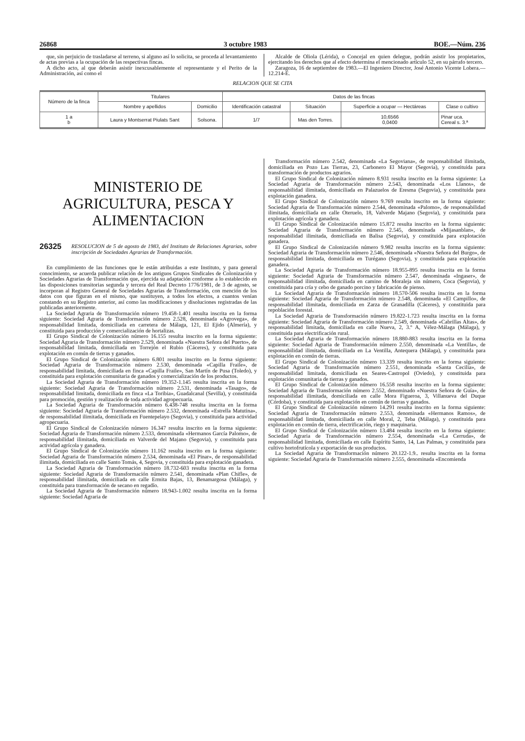26868 3 octubre 1983 BOE.—Núm. 236
que, sin perjuicio de trasladarse al terreno, si alguno así lo solicita, se proceda al levantamiento de actas previas a la ocupación de las respectivas fincas.
A dicho acto, al que deberán asistir inexcusablemente el representante y el Perito de la Administración, así como el
Alcalde de Oliola (Lérida), o Concejal en quien delegue, podrán asistir los propietarios, ejercitando los derechos que al efecto determina el mencionado artículo 52, en su párrafo tercero.
Zaragoza, 16 de septiembre de 1983.—El Ingeniero Director, José Antonio Vicente Lobera.—12.214-E.
RELACION QUE SE CITA
| Número de la finca | Titulares | | Datos de las fincas | | | |
| --- | --- | --- | --- | --- | --- | --- |
| | Nombre y apellidos | Domicilio | Identificación catastral | Situación | Superficie a ocupar — Hectáreas | Clase o cultivo |
| 1 a b | Laura y Montserrat Piulats Sant | Solsona. | 1/7 | Mas den Torres. | 10,6566 0,0400 | Pinar uca. Cereal s. 3.ª |
MINISTERIO DE AGRICULTURA, PESCA Y ALIMENTACION
26325 RESOLUCION de 5 de agosto de 1983, del Instituto de Relaciones Agrarias, sobre inscripción de Sociedades Agrarias de Transformación.
En cumplimiento de las funciones que le están atribuidas a este Instituto, y para general conocimiento, se acuerda publicar relación de los antiguos Grupos Sindicales de Colonización y Sociedades Agrarias de Transformación que, ejercida su adaptación conforme a lo establecido en las disposiciones transitorias segunda y tercera del Real Decreto 1776/1981, de 3 de agosto, se incorporan al Registro General de Sociedades Agrarias de Transformación, con mención de los datos con que figuran en el mismo, que sustituyen, a todos los efectos, a cuantos venían constando en su Registro anterior, así como las modificaciones y disoluciones registradas de las publicadas anteriormente.
La Sociedad Agraria de Transformación número 19.458-1.401 resulta inscrita en la forma siguiente: Sociedad Agraria de Transformación número 2.528, denominada «Agrovega», de responsabilidad limitada, domiciliada en carretera de Málaga, 121, El Ejido (Almería), y constituida para producción y comercialización de hortalizas.
El Grupo Sindical de Colonización número 16.155 resulta inscrito en la forma siguiente: Sociedad Agraria de Transformación número 2.529, denominada «Nuestra Señora del Puerto», de responsabilidad limitada, domiciliada en Torrejón el Rubio (Cáceres), y constituida para explotación en común de tierras y ganados.
El Grupo Sindical de Colonización número 6.801 resulta inscrito en la forma siguiente: Sociedad Agraria de Transformación número 2.530, denominada «Capilla Fraile», de responsabilidad limitada, domiciliada en finca «Capilla Fraile», San Martín de Pusa (Toledo), y constituida para explotación comunitaria de ganados y comercialización de los productos.
La Sociedad Agraria de Transformación número 19.352-1.145 resulta inscrita en la forma siguiente: Sociedad Agraria de Transformación número 2.531, denominada «Tasago», de responsabilidad limitada, domiciliada en finca «La Toribia», Guadalcanal (Sevilla), y constituida para promoción, gestión y realización de toda actividad agropecuaria.
La Sociedad Agraria de Transformación número 6.438-748 resulta inscrita en la forma siguiente: Sociedad Agraria de Transformación número 2.532, denominada «Estrella Matutina», de responsabilidad ilimitada, domiciliada en Fuentepelayo (Segovia), y constituida para actividad agropecuaria.
El Grupo Sindical de Colonización número 16.347 resulta inscrito en la forma siguiente: Sociedad Agraria de Transformación número 2.533, denominada «Hermanos García Palomo», de responsabilidad ilimitada, domiciliada en Valverde del Majano (Segovia), y constituida para actividad agrícola y ganadera.
El Grupo Sindical de Colonización número 11.162 resulta inscrito en la forma siguiente: Sociedad Agraria de Transformación número 2.534, denominada «El Pinar», de responsabilidad ilimitada, domiciliada en calle Santo Tomás, 4, Segovia, y constituida para explotación ganadera.
La Sociedad Agraria de Transformación número 18.732-603 resulta inscrita en la forma siguiente: Sociedad Agraria de Transformación número 2.541, denominada «Plan Chifle», de responsabilidad ilimitada, domiciliada en calle Ermita Bajas, 13, Benamargosa (Málaga), y constituida para transformación de secano en regadío.
La Sociedad Agraria de Transformación número 18.943-1.002 resulta inscrita en la forma siguiente: Sociedad Agraria de
Transformación número 2.542, denominada «La Segoviana», de responsabilidad ilimitada, domiciliada en Pozo Las Tierras, 23, Carbonero El Mayor (Segovia), y constituida para transformación de productos agrarios.
El Grupo Sindical de Colonización número 8.931 resulta inscrito en la forma siguiente: La Sociedad Agraria de Transformación número 2.543, denominada «Los Llanos», de responsabilidad ilimitada, domiciliada en Palazuelos de Eresma (Segovia), y constituida para explotación ganadera.
El Grupo Sindical de Colonización número 9.769 resulta inscrito en la forma siguiente: Sociedad Agraria de Transformación número 2.544, denominada «Palomo», de responsabilidad ilimitada, domiciliada en calle Oteruelo, 18, Valverde Majano (Segovia), y constituida para explotación agrícola y ganadera.
El Grupo Sindical de Colonización número 15.872 resulta inscrito en la forma siguiente: Sociedad Agraria de Transformación número 2.545, denominada «Mijasanblan», de responsabilidad ilimitada, domiciliada en Balisa (Segovia), y constituida para explotación ganadera.
El Grupo Sindical de Colonización número 9.982 resulta inscrito en la forma siguiente: Sociedad Agraria de Transformación número 2.546, denominada «Nuestra Señora del Burgo», de responsabilidad limitada, domiciliada en Turégano (Segovia), y constituida para explotación ganadera.
La Sociedad Agraria de Transformación número 18.955-895 resulta inscrita en la forma siguiente: Sociedad Agraria de Transformación número 2.547, denominada «Ingaser», de responsabilidad ilimitada, domiciliada en camino de Moraleja sin número, Coca (Segovia), y constituida para cría y cebo de ganado porcino y fabricación de pienso.
La Sociedad Agraria de Transformación número 18.570-506 resulta inscrita en la forma siguiente: Sociedad Agraria de Transformación número 2.548, denominada «El Campillo», de responsabilidad ilimitada, domiciliada en Zarza de Granadilla (Cáceres), y constituida para repoblación forestal.
La Sociedad Agraria de Transformación número 19.822-1.723 resulta inscrita en la forma siguiente: Sociedad Agraria de Transformación número 2.549, denominada «Cabrillas Altas», de responsabilidad limitada, domiciliada en calle Nueva, 2, 3.º A, Vélez-Málaga (Málaga), y constituida para electrificación rural.
La Sociedad Agraria de Transformación número 18.880-883 resulta inscrita en la forma siguiente: Sociedad Agraria de Transformación número 2.550, denominada «La Ventilla», de responsabilidad ilimitada, domiciliada en La Ventilla, Antequera (Málaga), y constituida para explotación en común de tierras.
El Grupo Sindical de Colonización número 13.339 resulta inscrito en la forma siguiente: Sociedad Agraria de Transformación número 2.551, denominada «Santa Cecilia», de responsabilidad limitada, domiciliada en Seares-Castropol (Oviedo), y constituida para explotación comunitaria de tierras y ganados.
El Grupo Sindical de Colonización número 16.558 resulta inscrito en la forma siguiente: Sociedad Agraria de Transformación número 2.552, denominado «Nuestra Señora de Guía», de responsabilidad ilimitada, domiciliada en calle Mora Figueroa, 3, Villanueva del Duque (Córdoba), y constituida para explotación en común de tierras y ganados.
El Grupo Sindical de Colonización número 14.291 resulta inscrito en la forma siguiente: Sociedad Agraria de Transformación número 2.553, denominada «Hermanos Ramos», de responsabilidad limitada, domiciliada en calle Moral, 2, Teba (Málaga), y constituida para explotación en común de tierra, electrificación, riego y maquinaria.
El Grupo Sindical de Colonización número 13.484 resulta inscrito en la forma siguiente: Sociedad Agraria de Transformación número 2.554, denominada «La Cerruda», de responsabilidad limitada, domiciliada en calle Espíritu Santo, 14, Las Palmas, y constituida para cultivo hortofrutícola y exportación de sus productos.
La Sociedad Agraria de Transformación número 20.122-1.9.. resulta inscrita en la forma siguiente: Sociedad Agraria de Transformación número 2.555, denominada «Encomienda